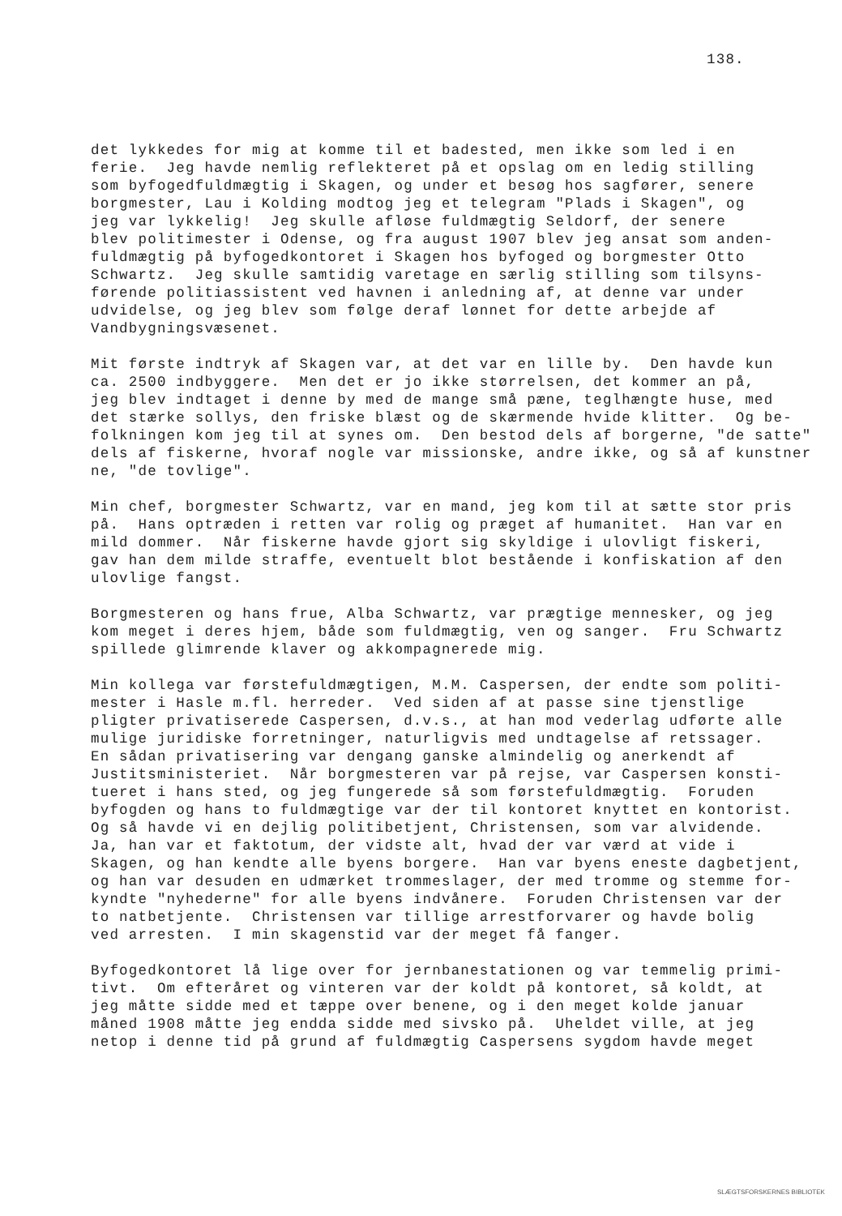138.
det lykkedes for mig at komme til et badested, men ikke som led i en ferie. Jeg havde nemlig reflekteret på et opslag om en ledig stilling som byfogedfuldmægtig i Skagen, og under et besøg hos sagfører, senere borgmester, Lau i Kolding modtog jeg et telegram "Plads i Skagen", og jeg var lykkelig! Jeg skulle afløse fuldmægtig Seldorf, der senere blev politimester i Odense, og fra august 1907 blev jeg ansat som anden- fuldmægtig på byfogedkontoret i Skagen hos byfoged og borgmester Otto Schwartz. Jeg skulle samtidig varetage en særlig stilling som tilsyns- førende politiassistent ved havnen i anledning af, at denne var under udvidelse, og jeg blev som følge deraf lønnet for dette arbejde af Vandbygningsvæsenet.
Mit første indtryk af Skagen var, at det var en lille by. Den havde kun ca. 2500 indbyggere. Men det er jo ikke størrelsen, det kommer an på, jeg blev indtaget i denne by med de mange små pæne, teglhængte huse, med det stærke sollys, den friske blæst og de skærmende hvide klitter. Og be- folkningen kom jeg til at synes om. Den bestod dels af borgerne, "de satte" dels af fiskerne, hvoraf nogle var missionske, andre ikke, og så af kunstner ne, "de tovlige".
Min chef, borgmester Schwartz, var en mand, jeg kom til at sætte stor pris på. Hans optræden i retten var rolig og præget af humanitet. Han var en mild dommer. Når fiskerne havde gjort sig skyldige i ulovligt fiskeri, gav han dem milde straffe, eventuelt blot bestående i konfiskation af den ulovlige fangst.
Borgmesteren og hans frue, Alba Schwartz, var prægtige mennesker, og jeg kom meget i deres hjem, både som fuldmægtig, ven og sanger. Fru Schwartz spillede glimrende klaver og akkompagnerede mig.
Min kollega var førstefuldmægtigen, M.M. Caspersen, der endte som politi- mester i Hasle m.fl. herreder. Ved siden af at passe sine tjenstlige pligter privatiserede Caspersen, d.v.s., at han mod vederlag udførte alle mulige juridiske forretninger, naturligvis med undtagelse af retssager. En sådan privatisering var dengang ganske almindelig og anerkendt af Justitsministeriet. Når borgmesteren var på rejse, var Caspersen konsti- tueret i hans sted, og jeg fungerede så som førstefuldmægtig. Foruden byfogden og hans to fuldmægtige var der til kontoret knyttet en kontorist. Og så havde vi en dejlig politibetjent, Christensen, som var alvidende. Ja, han var et faktotum, der vidste alt, hvad der var værd at vide i Skagen, og han kendte alle byens borgere. Han var byens eneste dagbetjent, og han var desuden en udmærket trommeslager, der med tromme og stemme for- kyndte "nyhederne" for alle byens indvånere. Foruden Christensen var der to natbetjente. Christensen var tillige arrestforvarer og havde bolig ved arresten. I min skagenstid var der meget få fanger.
Byfogedkontoret lå lige over for jernbanestationen og var temmelig primi- tivt. Om efteråret og vinteren var der koldt på kontoret, så koldt, at jeg måtte sidde med et tæppe over benene, og i den meget kolde januar måned 1908 måtte jeg endda sidde med sivsko på. Uheldet ville, at jeg netop i denne tid på grund af fuldmægtig Caspersens sygdom havde meget
SLÆGTSFORSKERNES BIBLIOTEK